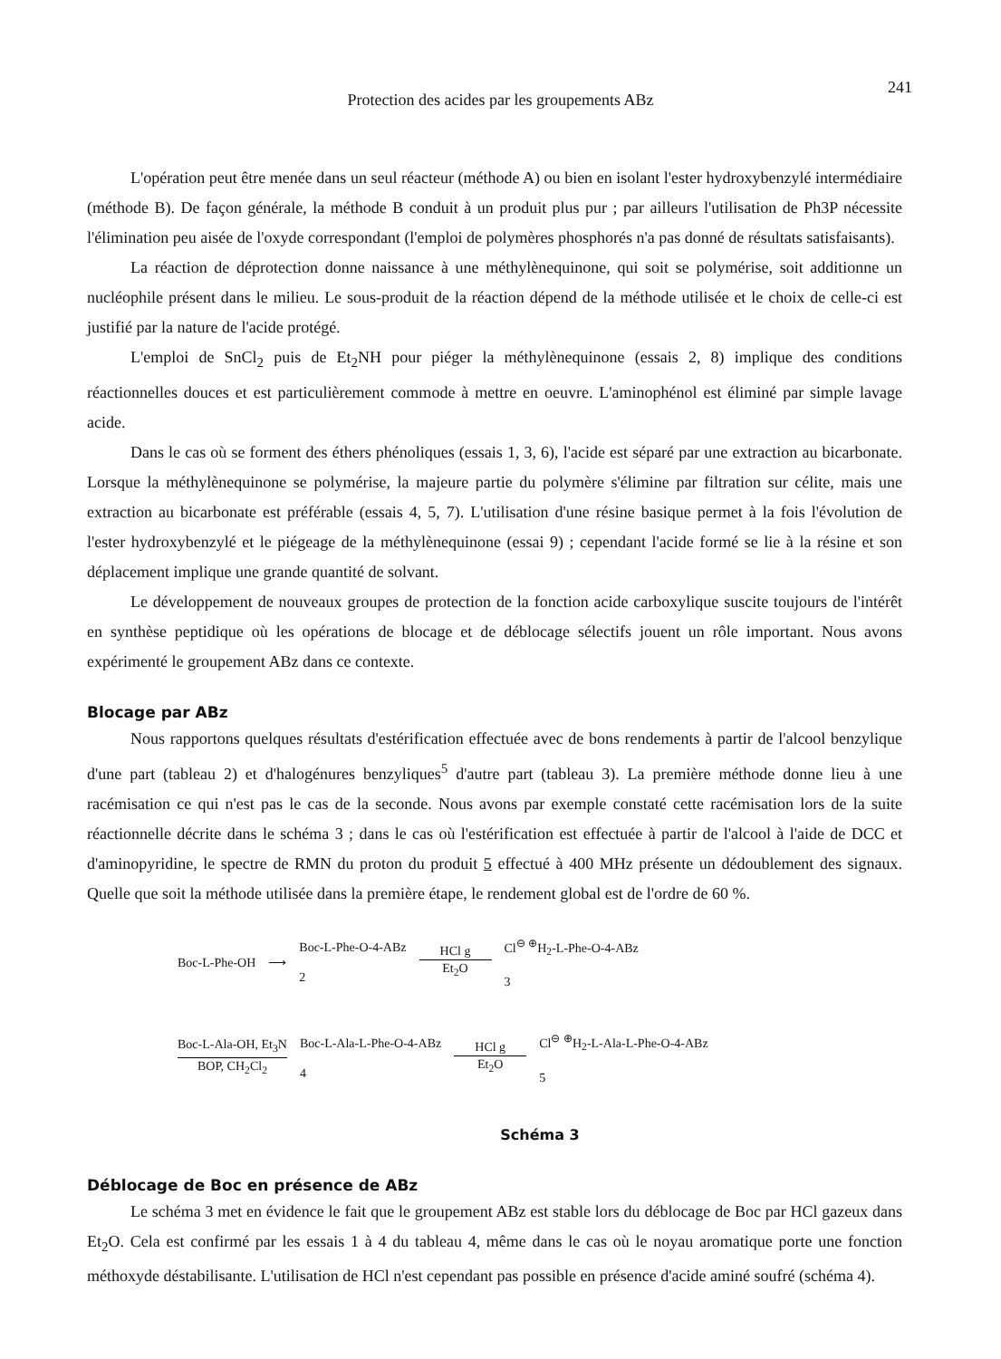241
Protection des acides par les groupements ABz
L'opération peut être menée dans un seul réacteur (méthode A) ou bien en isolant l'ester hydroxybenzylé intermédiaire (méthode B). De façon générale, la méthode B conduit à un produit plus pur ; par ailleurs l'utilisation de Ph3P nécessite l'élimination peu aisée de l'oxyde correspondant (l'emploi de polymères phosphorés n'a pas donné de résultats satisfaisants).
La réaction de déprotection donne naissance à une méthylènequinone, qui soit se polymérise, soit additionne un nucléophile présent dans le milieu. Le sous-produit de la réaction dépend de la méthode utilisée et le choix de celle-ci est justifié par la nature de l'acide protégé.
L'emploi de SnCl<sub>2</sub> puis de Et<sub>2</sub>NH pour piéger la méthylènequinone (essais 2, 8) implique des conditions réactionnelles douces et est particulièrement commode à mettre en oeuvre. L'aminophénol est éliminé par simple lavage acide.
Dans le cas où se forment des éthers phénoliques (essais 1, 3, 6), l'acide est séparé par une extraction au bicarbonate. Lorsque la méthylènequinone se polymérise, la majeure partie du polymère s'élimine par filtration sur célite, mais une extraction au bicarbonate est préférable (essais 4, 5, 7). L'utilisation d'une résine basique permet à la fois l'évolution de l'ester hydroxybenzylé et le piégeage de la méthylènequinone (essai 9) ; cependant l'acide formé se lie à la résine et son déplacement implique une grande quantité de solvant.
Le développement de nouveaux groupes de protection de la fonction acide carboxylique suscite toujours de l'intérêt en synthèse peptidique où les opérations de blocage et de déblocage sélectifs jouent un rôle important. Nous avons expérimenté le groupement ABz dans ce contexte.
Blocage par ABz
Nous rapportons quelques résultats d'estérification effectuée avec de bons rendements à partir de l'alcool benzylique d'une part (tableau 2) et d'halogénures benzyliques<sup>5</sup> d'autre part (tableau 3). La première méthode donne lieu à une racémisation ce qui n'est pas le cas de la seconde. Nous avons par exemple constaté cette racémisation lors de la suite réactionnelle décrite dans le schéma 3 ; dans le cas où l'estérification est effectuée à partir de l'alcool à l'aide de DCC et d'aminopyridine, le spectre de RMN du proton du produit 5 effectué à 400 MHz présente un dédoublement des signaux. Quelle que soit la méthode utilisée dans la première étape, le rendement global est de l'ordre de 60 %.
Boc-L-Phe-OH ⟶ Boc-L-Phe-O-4-ABz
2 HCl g
Et<sub>2</sub>O Cl<sup>⊖</sup> <sup>⊕</sup>H<sub>2</sub>-L-Phe-O-4-ABz
3
Boc-L-Ala-OH, Et<sub>3</sub>N
BOP, CH<sub>2</sub>Cl<sub>2</sub> Boc-L-Ala-L-Phe-O-4-ABz
4 HCl g
Et<sub>2</sub>O Cl<sup>⊖</sup> <sup>⊕</sup>H<sub>2</sub>-L-Ala-L-Phe-O-4-ABz
5
Schéma 3
Déblocage de Boc en présence de ABz
Le schéma 3 met en évidence le fait que le groupement ABz est stable lors du déblocage de Boc par HCl gazeux dans Et<sub>2</sub>O. Cela est confirmé par les essais 1 à 4 du tableau 4, même dans le cas où le noyau aromatique porte une fonction méthoxyde déstabilisante. L'utilisation de HCl n'est cependant pas possible en présence d'acide aminé soufré (schéma 4).